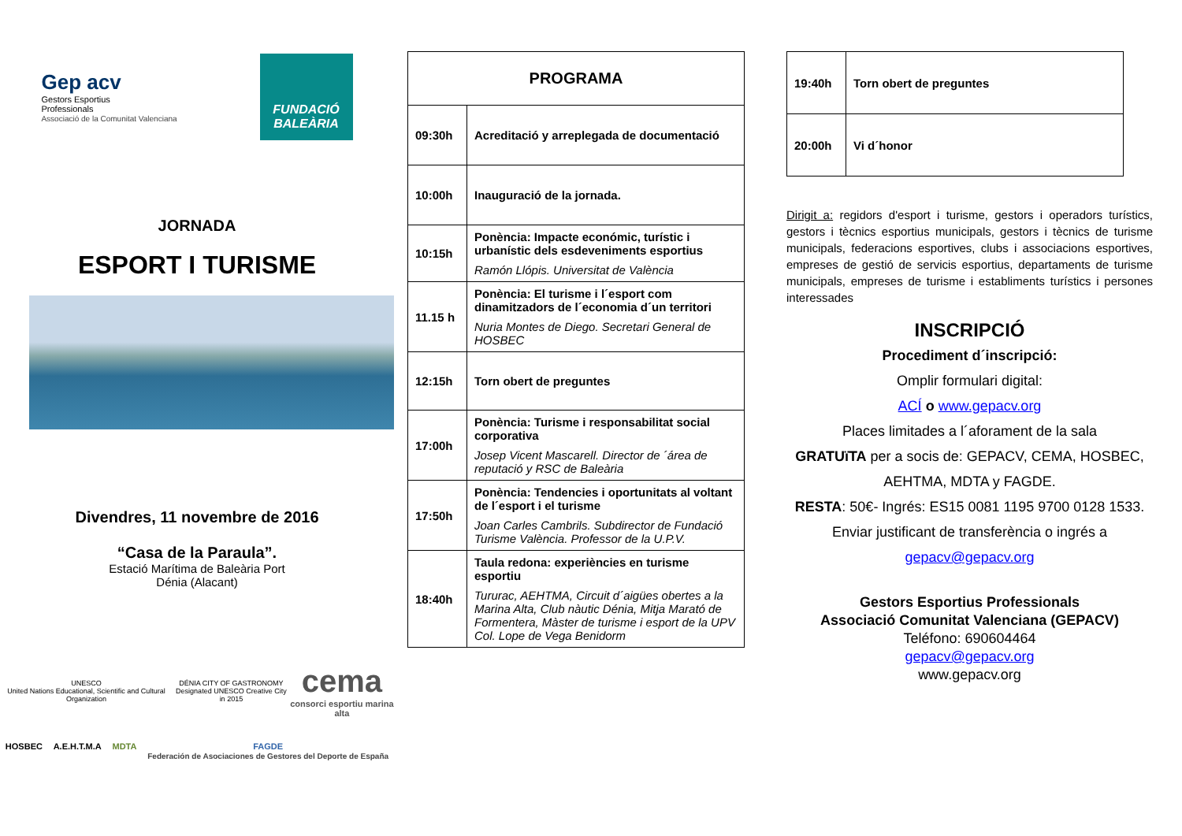Gep acv
Gestors Esportius
Professionals
Associació de la Comunitat Valenciana
FUNDACIÓ
BALEÀRIA
JORNADA
ESPORT I TURISME
Divendres, 11 novembre de 2016
“Casa de la Paraula”.
Estació Marítima de Baleària Port
Dénia (Alacant)
UNESCO
United Nations Educational, Scientific and Cultural Organization
DÉNIA CITY OF GASTRONOMY
Designated UNESCO Creative City in 2015
cema
consorci esportiu marina alta
HOSBEC A.E.H.T.M.A MDTA FAGDE
Federación de Asociaciones de Gestores del Deporte de España
| PROGRAMA | |
| --- | --- |
| 09:30h | Acreditació y arreplegada de documentació |
| 10:00h | Inauguració de la jornada. |
| 10:15h | Ponència: Impacte económic, turístic i urbanístic dels esdeveniments esportius Ramón Llópis. Universitat de València |
| 11.15 h | Ponència: El turisme i l´esport com dinamitzadors de l´economia d´un territori Nuria Montes de Diego. Secretari General de HOSBEC |
| 12:15h | Torn obert de preguntes |
| 17:00h | Ponència: Turisme i responsabilitat social corporativa Josep Vicent Mascarell. Director de ´área de reputació y RSC de Baleària |
| 17:50h | Ponència: Tendencies i oportunitats al voltant de l´esport i el turisme Joan Carles Cambrils. Subdirector de Fundació Turisme València. Professor de la U.P.V. |
| 18:40h | Taula redona: experiències en turisme esportiu Tururac, AEHTMA, Circuit d´aigües obertes a la Marina Alta, Club nàutic Dénia, Mitja Marató de Formentera, Màster de turisme i esport de la UPV Col. Lope de Vega Benidorm |
| 19:40h | Torn obert de preguntes |
| 20:00h | Vi d´honor |
Dirigit a: regidors d'esport i turisme, gestors i operadors turístics, gestors i tècnics esportius municipals, gestors i tècnics de turisme municipals, federacions esportives, clubs i associacions esportives, empreses de gestió de servicis esportius, departaments de turisme municipals, empreses de turisme i establiments turístics i persones interessades
INSCRIPCIÓ
Procediment d´inscripció:
Omplir formulari digital:
ACÍ o www.gepacv.org
Places limitades a l´aforament de la sala
GRATUïTA per a socis de: GEPACV, CEMA, HOSBEC, AEHTMA, MDTA y FAGDE.
RESTA: 50€- Ingrés: ES15 0081 1195 9700 0128 1533.
Enviar justificant de transferència o ingrés a
gepacv@gepacv.org
Gestors Esportius Professionals
Associació Comunitat Valenciana (GEPACV)
Teléfono: 690604464
gepacv@gepacv.org
www.gepacv.org